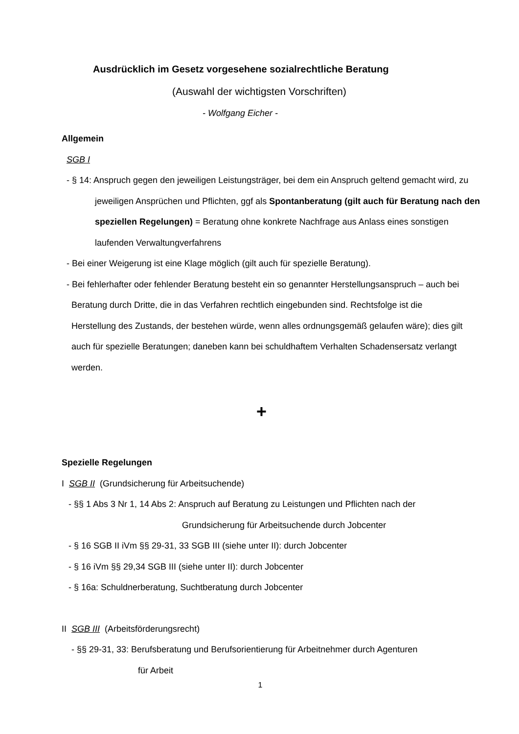Ausdrücklich im Gesetz vorgesehene sozialrechtliche Beratung
(Auswahl der wichtigsten Vorschriften)
- Wolfgang Eicher -
Allgemein
SGB I
- § 14: Anspruch gegen den jeweiligen Leistungsträger, bei dem ein Anspruch geltend gemacht wird, zu jeweiligen Ansprüchen und Pflichten, ggf als Spontanberatung (gilt auch für Beratung nach den speziellen Regelungen) = Beratung ohne konkrete Nachfrage aus Anlass eines sonstigen laufenden Verwaltungverfahrens
- Bei einer Weigerung ist eine Klage möglich (gilt auch für spezielle Beratung).
- Bei fehlerhafter oder fehlender Beratung besteht ein so genannter Herstellungsanspruch – auch bei Beratung durch Dritte, die in das Verfahren rechtlich eingebunden sind. Rechtsfolge ist die Herstellung des Zustands, der bestehen würde, wenn alles ordnungsgemäß gelaufen wäre); dies gilt auch für spezielle Beratungen; daneben kann bei schuldhaftem Verhalten Schadensersatz verlangt werden.
+
Spezielle Regelungen
I SGB II (Grundsicherung für Arbeitsuchende)
- §§ 1 Abs 3 Nr 1, 14 Abs 2: Anspruch auf Beratung zu Leistungen und Pflichten nach der
Grundsicherung für Arbeitsuchende durch Jobcenter
- § 16 SGB II iVm §§ 29-31, 33 SGB III (siehe unter II): durch Jobcenter
- § 16 iVm §§ 29,34 SGB III (siehe unter II): durch Jobcenter
- § 16a: Schuldnerberatung, Suchtberatung durch Jobcenter
II SGB III (Arbeitsförderungsrecht)
- §§ 29-31, 33: Berufsberatung und Berufsorientierung für Arbeitnehmer durch Agenturen
für Arbeit
1